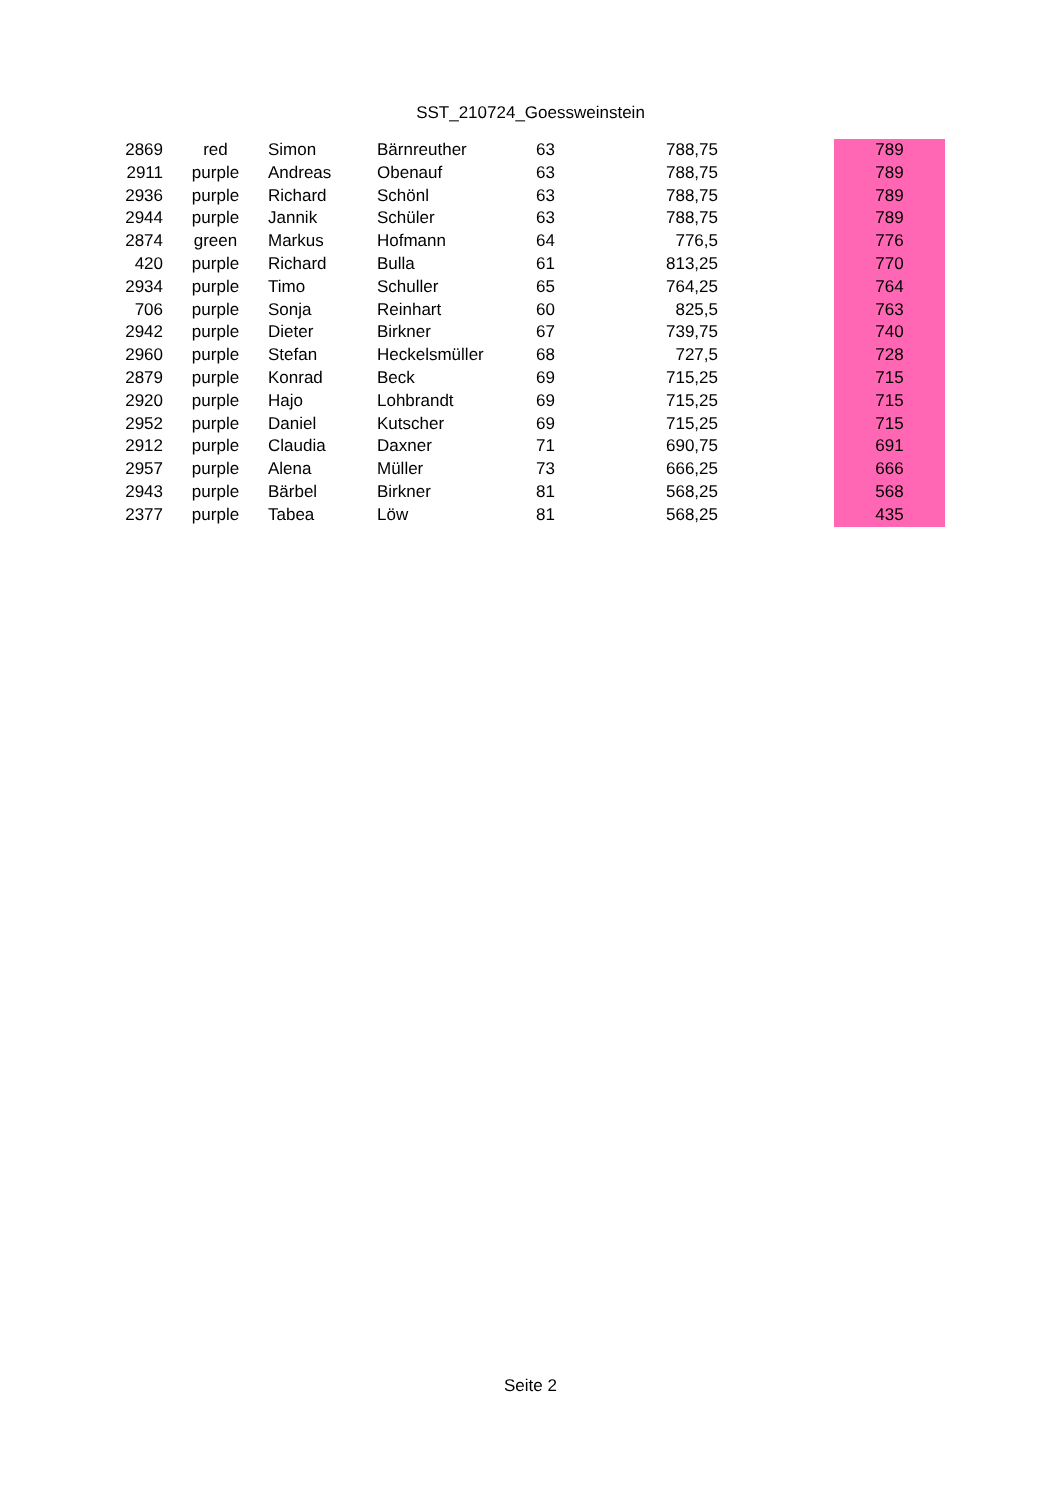SST_210724_Goessweinstein
| 2869 | red | Simon | Bärnreuther | 63 | 788,75 | | 789 |
| 2911 | purple | Andreas | Obenauf | 63 | 788,75 | | 789 |
| 2936 | purple | Richard | Schönl | 63 | 788,75 | | 789 |
| 2944 | purple | Jannik | Schüler | 63 | 788,75 | | 789 |
| 2874 | green | Markus | Hofmann | 64 | 776,5 | | 776 |
| 420 | purple | Richard | Bulla | 61 | 813,25 | | 770 |
| 2934 | purple | Timo | Schuller | 65 | 764,25 | | 764 |
| 706 | purple | Sonja | Reinhart | 60 | 825,5 | | 763 |
| 2942 | purple | Dieter | Birkner | 67 | 739,75 | | 740 |
| 2960 | purple | Stefan | Heckelsmüller | 68 | 727,5 | | 728 |
| 2879 | purple | Konrad | Beck | 69 | 715,25 | | 715 |
| 2920 | purple | Hajo | Lohbrandt | 69 | 715,25 | | 715 |
| 2952 | purple | Daniel | Kutscher | 69 | 715,25 | | 715 |
| 2912 | purple | Claudia | Daxner | 71 | 690,75 | | 691 |
| 2957 | purple | Alena | Müller | 73 | 666,25 | | 666 |
| 2943 | purple | Bärbel | Birkner | 81 | 568,25 | | 568 |
| 2377 | purple | Tabea | Löw | 81 | 568,25 | | 435 |
Seite 2